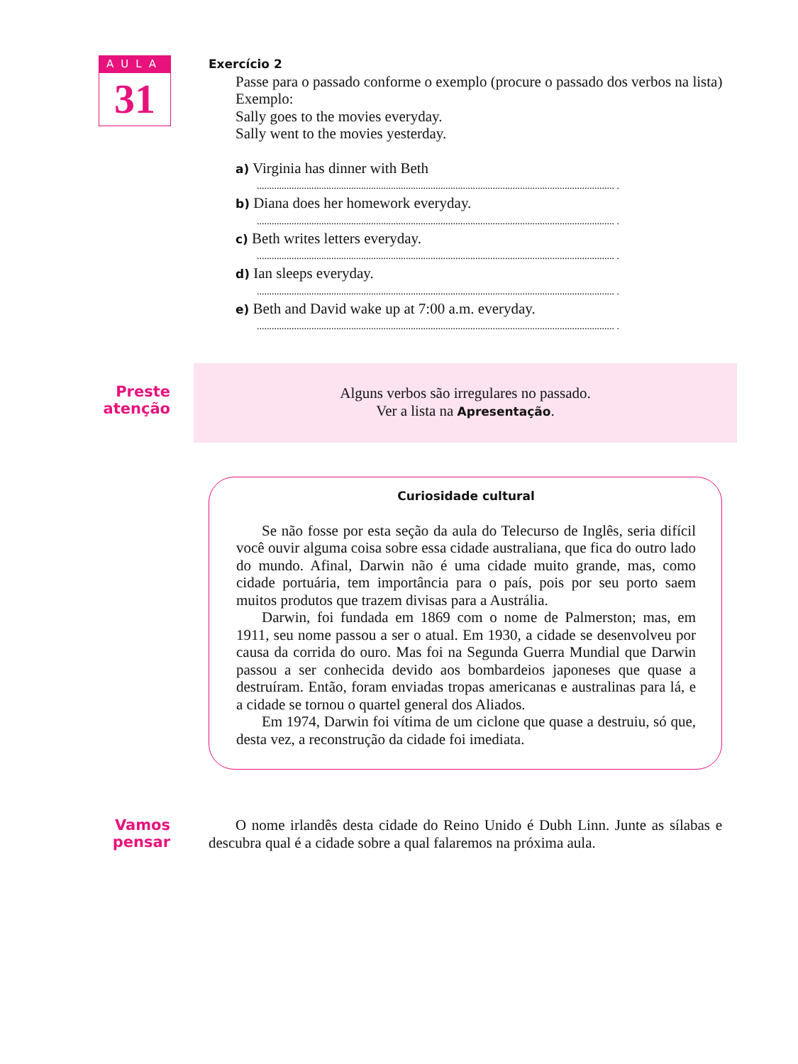AULA
31
Exercício 2
Passe para o passado conforme o exemplo (procure o passado dos verbos na lista)
Exemplo:
Sally goes to the movies everyday.
Sally went to the movies yesterday.
a) Virginia has dinner with Beth
................................................................................................................................................ .
b) Diana does her homework everyday.
................................................................................................................................................ .
c) Beth writes letters everyday.
................................................................................................................................................ .
d) Ian sleeps everyday.
................................................................................................................................................ .
e) Beth and David wake up at 7:00 a.m. everyday.
................................................................................................................................................ .
Preste
atenção
Alguns verbos são irregulares no passado.
Ver a lista na Apresentação.
Curiosidade cultural
Se não fosse por esta seção da aula do Telecurso de Inglês, seria difícil você ouvir alguma coisa sobre essa cidade australiana, que fica do outro lado do mundo. Afinal, Darwin não é uma cidade muito grande, mas, como cidade portuária, tem importância para o país, pois por seu porto saem muitos produtos que trazem divisas para a Austrália.
Darwin, foi fundada em 1869 com o nome de Palmerston; mas, em 1911, seu nome passou a ser o atual. Em 1930, a cidade se desenvolveu por causa da corrida do ouro. Mas foi na Segunda Guerra Mundial que Darwin passou a ser conhecida devido aos bombardeios japoneses que quase a destruíram. Então, foram enviadas tropas americanas e australinas para lá, e a cidade se tornou o quartel general dos Aliados.
Em 1974, Darwin foi vítima de um ciclone que quase a destruiu, só que, desta vez, a reconstrução da cidade foi imediata.
Vamos
pensar
O nome irlandês desta cidade do Reino Unido é Dubh Linn. Junte as sílabas e descubra qual é a cidade sobre a qual falaremos na próxima aula.